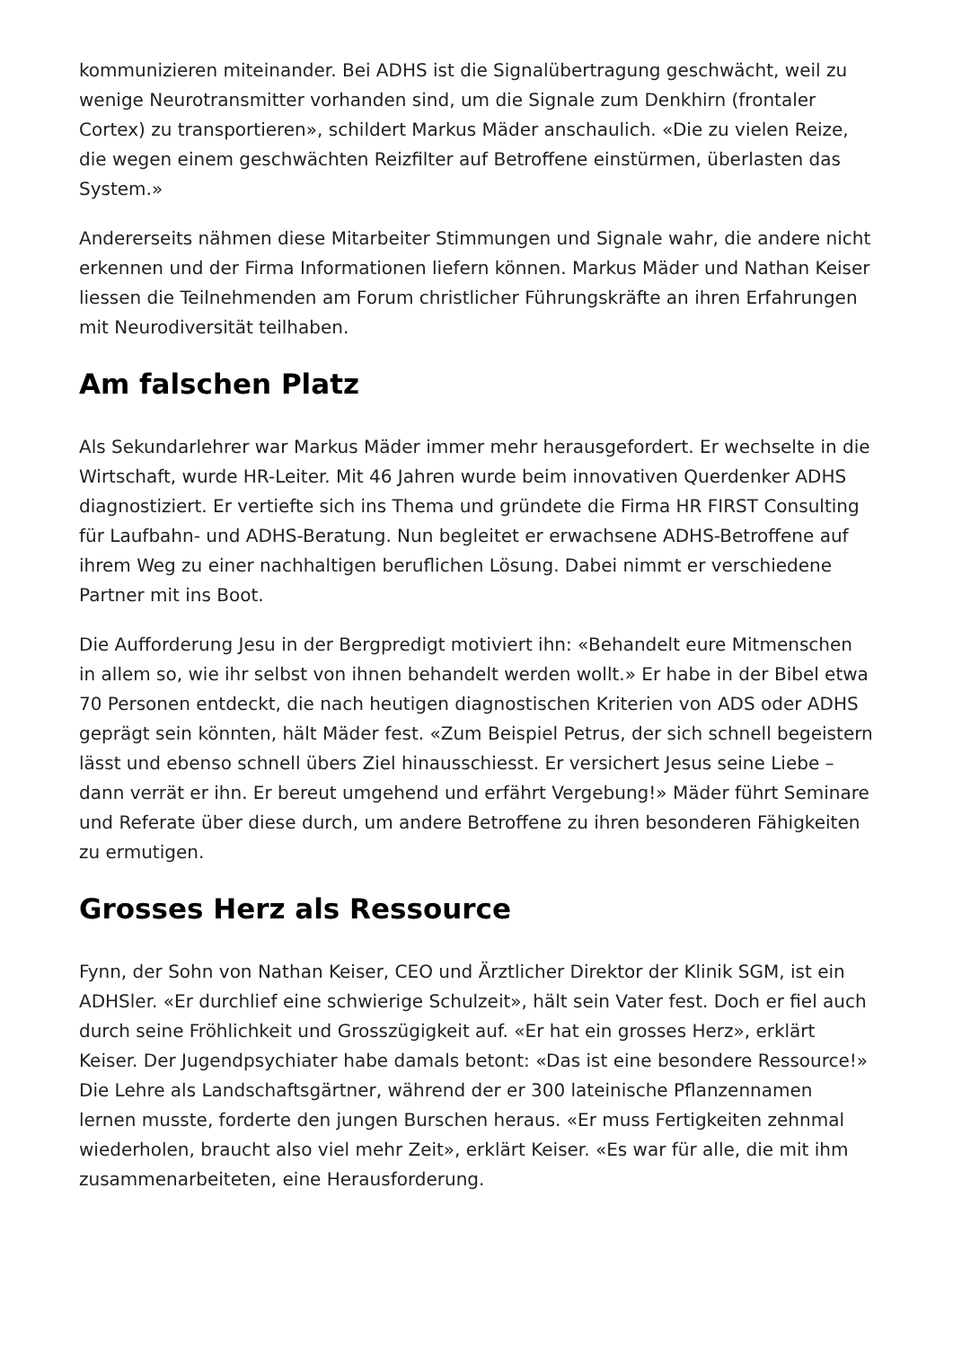kommunizieren miteinander. Bei ADHS ist die Signalübertragung geschwächt, weil zu wenige Neurotransmitter vorhanden sind, um die Signale zum Denkhirn (frontaler Cortex) zu transportieren», schildert Markus Mäder anschaulich. «Die zu vielen Reize, die wegen einem geschwächten Reizfilter auf Betroffene einstürmen, überlasten das System.»
Andererseits nähmen diese Mitarbeiter Stimmungen und Signale wahr, die andere nicht erkennen und der Firma Informationen liefern können. Markus Mäder und Nathan Keiser liessen die Teilnehmenden am Forum christlicher Führungskräfte an ihren Erfahrungen mit Neurodiversität teilhaben.
Am falschen Platz
Als Sekundarlehrer war Markus Mäder immer mehr herausgefordert. Er wechselte in die Wirtschaft, wurde HR-Leiter. Mit 46 Jahren wurde beim innovativen Querdenker ADHS diagnostiziert. Er vertiefte sich ins Thema und gründete die Firma HR FIRST Consulting für Laufbahn- und ADHS-Beratung. Nun begleitet er erwachsene ADHS-Betroffene auf ihrem Weg zu einer nachhaltigen beruflichen Lösung. Dabei nimmt er verschiedene Partner mit ins Boot.
Die Aufforderung Jesu in der Bergpredigt motiviert ihn: «Behandelt eure Mitmenschen in allem so, wie ihr selbst von ihnen behandelt werden wollt.» Er habe in der Bibel etwa 70 Personen entdeckt, die nach heutigen diagnostischen Kriterien von ADS oder ADHS geprägt sein könnten, hält Mäder fest. «Zum Beispiel Petrus, der sich schnell begeistern lässt und ebenso schnell übers Ziel hinausschiesst. Er versichert Jesus seine Liebe – dann verrät er ihn. Er bereut umgehend und erfährt Vergebung!» Mäder führt Seminare und Referate über diese durch, um andere Betroffene zu ihren besonderen Fähigkeiten zu ermutigen.
Grosses Herz als Ressource
Fynn, der Sohn von Nathan Keiser, CEO und Ärztlicher Direktor der Klinik SGM, ist ein ADHSler. «Er durchlief eine schwierige Schulzeit», hält sein Vater fest. Doch er fiel auch durch seine Fröhlichkeit und Grosszügigkeit auf. «Er hat ein grosses Herz», erklärt Keiser. Der Jugendpsychiater habe damals betont: «Das ist eine besondere Ressource!» Die Lehre als Landschaftsgärtner, während der er 300 lateinische Pflanzennamen lernen musste, forderte den jungen Burschen heraus. «Er muss Fertigkeiten zehnmal wiederholen, braucht also viel mehr Zeit», erklärt Keiser. «Es war für alle, die mit ihm zusammenarbeiteten, eine Herausforderung.